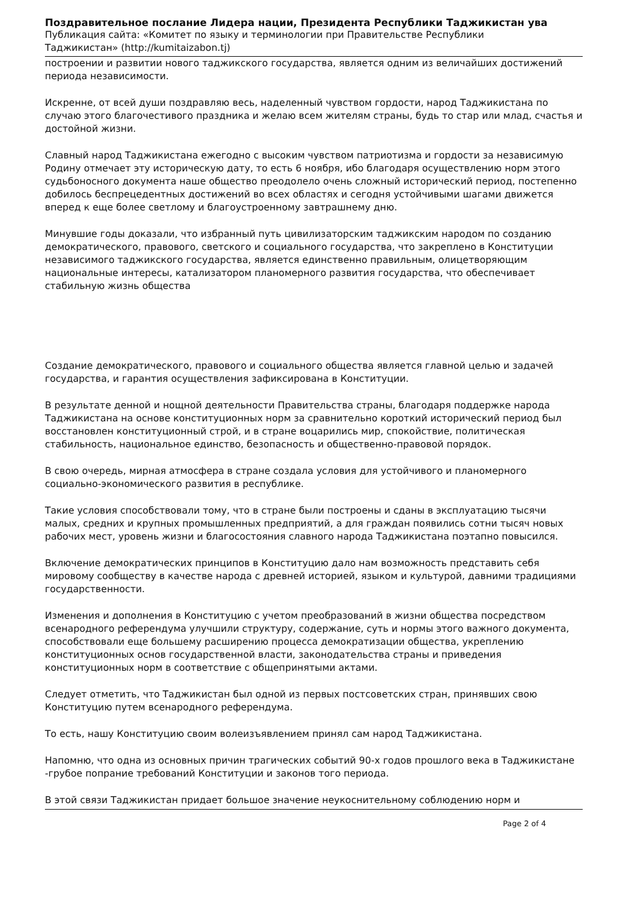Поздравительное послание Лидера нации, Президента Республики Таджикистан ува
Публикация сайта: «Комитет по языку и терминологии при Правительстве Республики
Таджикистан» (http://kumitaizabon.tj)
построении и развитии нового таджикского государства, является одним из величайших достижений периода независимости.
Искренне, от всей души поздравляю весь, наделенный чувством гордости, народ Таджикистана по случаю этого благочестивого праздника и желаю всем жителям страны, будь то стар или млад, счастья и достойной жизни.
Славный народ Таджикистана ежегодно с высоким чувством патриотизма и гордости за независимую Родину отмечает эту историческую дату, то есть 6 ноября, ибо благодаря осуществлению норм этого судьбоносного документа наше общество преодолело очень сложный исторический период, постепенно добилось беспрецедентных достижений во всех областях и сегодня устойчивыми шагами движется вперед к еще более светлому и благоустроенному завтрашнему дню.
Минувшие годы доказали, что избранный путь цивилизаторским таджикским народом по созданию демократического, правового, светского и социального государства, что закреплено в Конституции независимого таджикского государства, является единственно правильным, олицетворяющим национальные интересы, катализатором планомерного развития государства, что обеспечивает стабильную жизнь общества
Создание демократического, правового и социального общества является главной целью и задачей государства, и гарантия осуществления зафиксирована в Конституции.
В результате денной и нощной деятельности Правительства страны, благодаря поддержке народа Таджикистана на основе конституционных норм за сравнительно короткий исторический период был восстановлен конституционный строй, и в стране воцарились мир, спокойствие, политическая стабильность, национальное единство, безопасность и общественно-правовой порядок.
В свою очередь, мирная атмосфера в стране создала условия для устойчивого и планомерного социально-экономического развития в республике.
Такие условия способствовали тому, что в стране были построены и сданы в эксплуатацию тысячи малых, средних и крупных промышленных предприятий, а для граждан появились сотни тысяч новых рабочих мест, уровень жизни и благосостояния славного народа Таджикистана поэтапно повысился.
Включение демократических принципов в Конституцию дало нам возможность представить себя мировому сообществу в качестве народа с древней историей, языком и культурой, давними традициями государственности.
Изменения и дополнения в Конституцию с учетом преобразований в жизни общества посредством всенародного референдума улучшили структуру, содержание, суть и нормы этого важного документа, способствовали еще большему расширению процесса демократизации общества, укреплению конституционных основ государственной власти, законодательства страны и приведения конституционных норм в соответствие с общепринятыми актами.
Следует отметить, что Таджикистан был одной из первых постсоветских стран, принявших свою Конституцию путем всенародного референдума.
То есть, нашу Конституцию своим волеизъявлением принял сам народ Таджикистана.
Напомню, что одна из основных причин трагических событий 90-х годов прошлого века в Таджикистане -грубое попрание требований Конституции и законов того периода.
В этой связи Таджикистан придает большое значение неукоснительному соблюдению норм и
Page 2 of 4